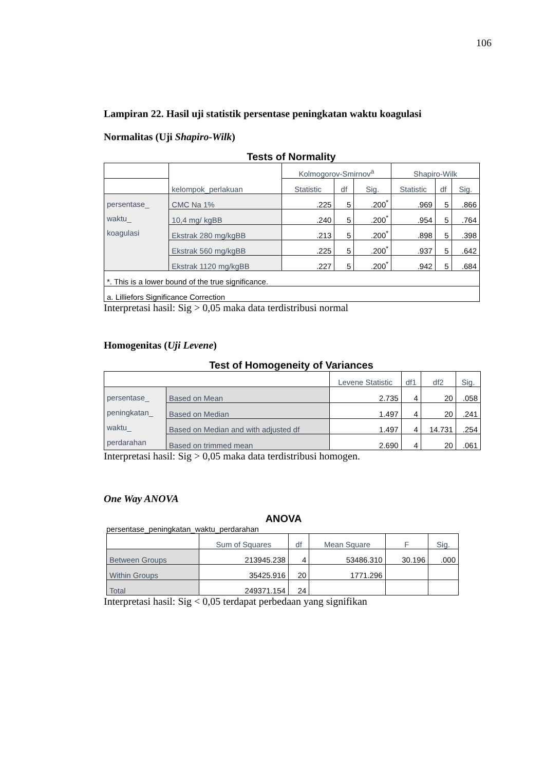106
Lampiran 22. Hasil uji statistik persentase peningkatan waktu koagulasi
Normalitas (Uji Shapiro-Wilk)
Tests of Normality
| | kelompok_perlakuan | Kolmogorov-Smirnov<sup>a</sup> | | | Shapiro-Wilk | | |
| --- | --- | --- | --- | --- | --- | --- | --- |
| | | Statistic | df | Sig. | Statistic | df | Sig. |
| persentase_ waktu_ koagulasi | CMC Na 1% | .225 | 5 | .200<sup>*</sup> | .969 | 5 | .866 |
| | 10,4 mg/ kgBB | .240 | 5 | .200<sup>*</sup> | .954 | 5 | .764 |
| | Ekstrak 280 mg/kgBB | .213 | 5 | .200<sup>*</sup> | .898 | 5 | .398 |
| | Ekstrak 560 mg/kgBB | .225 | 5 | .200<sup>*</sup> | .937 | 5 | .642 |
| | Ekstrak 1120 mg/kgBB | .227 | 5 | .200<sup>*</sup> | .942 | 5 | .684 |
| *. This is a lower bound of the true significance. | | | | | | | |
| a. Lilliefors Significance Correction | | | | | | | |
Interpretasi hasil: Sig > 0,05 maka data terdistribusi normal
Homogenitas (Uji Levene)
Test of Homogeneity of Variances
| | | Levene Statistic | df1 | df2 | Sig. |
| --- | --- | --- | --- | --- | --- |
| persentase_ peningkatan_ waktu_ perdarahan | Based on Mean | 2.735 | 4 | 20 | .058 |
| | Based on Median | 1.497 | 4 | 20 | .241 |
| | Based on Median and with adjusted df | 1.497 | 4 | 14.731 | .254 |
| | Based on trimmed mean | 2.690 | 4 | 20 | .061 |
Interpretasi hasil: Sig > 0,05 maka data terdistribusi homogen.
One Way ANOVA
ANOVA
persentase_peningkatan_waktu_perdarahan
| | Sum of Squares | df | Mean Square | F | Sig. |
| --- | --- | --- | --- | --- | --- |
| Between Groups | 213945.238 | 4 | 53486.310 | 30.196 | .000 |
| Within Groups | 35425.916 | 20 | 1771.296 | | |
| Total | 249371.154 | 24 | | | |
Interpretasi hasil: Sig < 0,05 terdapat perbedaan yang signifikan